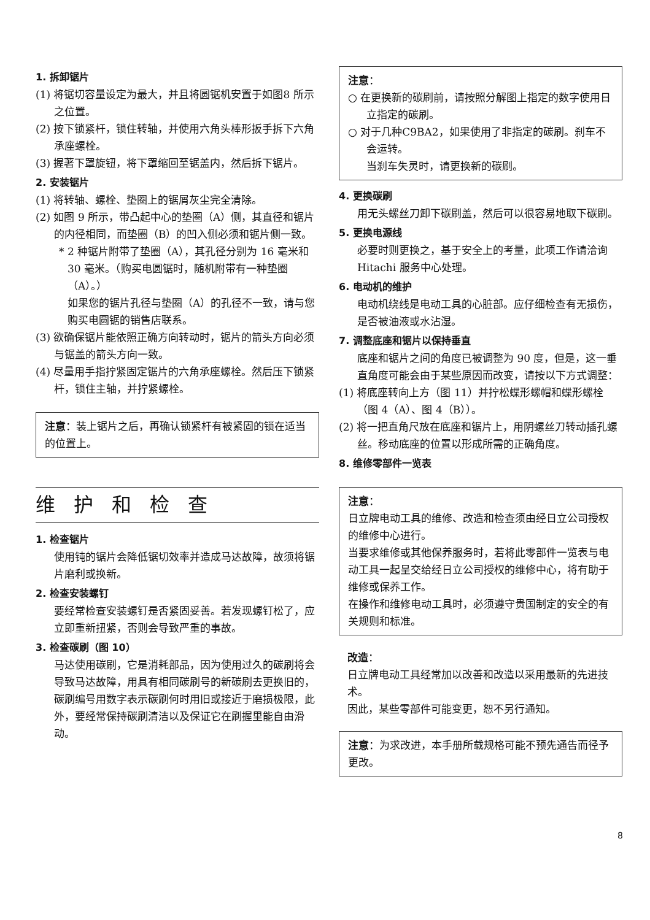1. 拆卸锯片
(1) 将锯切容量设定为最大，并且将圆锯机安置于如图8 所示之位置。
(2) 按下锁紧杆，锁住转轴，并使用六角头棒形扳手拆下六角承座螺栓。
(3) 握著下罩旋钮，将下罩缩回至锯盖内，然后拆下锯片。
2. 安装锯片
(1) 将转轴、螺栓、垫圈上的锯屑灰尘完全清除。
(2) 如图 9 所示，带凸起中心的垫圈（A）侧，其直径和锯片的内径相同，而垫圈（B）的凹入侧必须和锯片侧一致。
* 2 种锯片附带了垫圈（A），其孔径分别为 16 毫米和 30 毫米。（购买电圆锯时，随机附带有一种垫圈（A）。）
如果您的锯片孔径与垫圈（A）的孔径不一致，请与您购买电圆锯的销售店联系。
(3) 欲确保锯片能依照正确方向转动时，锯片的箭头方向必须与锯盖的箭头方向一致。
(4) 尽量用手指拧紧固定锯片的六角承座螺栓。然后压下锁紧杆，锁住主轴，并拧紧螺栓。
注意：装上锯片之后，再确认锁紧杆有被紧固的锁在适当的位置上。
维护和检查
1. 检查锯片
使用钝的锯片会降低锯切效率并造成马达故障，故须将锯片磨利或换新。
2. 检查安装螺钉
要经常检查安装螺钉是否紧固妥善。若发现螺钉松了，应立即重新扭紧，否则会导致严重的事故。
3. 检查碳刷（图 10）
马达使用碳刷，它是消耗部品，因为使用过久的碳刷将会导致马达故障，用具有相同碳刷号的新碳刷去更换旧的，碳刷编号用数字表示碳刷何时用旧或接近于磨损极限，此外，要经常保持碳刷清洁以及保证它在刷握里能自由滑动。
注意：
○ 在更换新的碳刷前，请按照分解图上指定的数字使用日立指定的碳刷。
○ 对于几种C9BA2，如果使用了非指定的碳刷。刹车不会运转。
当刹车失灵时，请更换新的碳刷。
4. 更换碳刷
用无头螺丝刀卸下碳刷盖，然后可以很容易地取下碳刷。
5. 更换电源线
必要时则更换之，基于安全上的考量，此项工作请洽询Hitachi 服务中心处理。
6. 电动机的维护
电动机绕线是电动工具的心脏部。应仔细检查有无损伤，是否被油液或水沾湿。
7. 调整底座和锯片以保持垂直
底座和锯片之间的角度已被调整为 90 度，但是，这一垂直角度可能会由于某些原因而改变，请按以下方式调整：
(1) 将底座转向上方（图 11）并拧松蝶形螺帽和蝶形螺栓（图 4（A）、图 4（B））。
(2) 将一把直角尺放在底座和锯片上，用阴螺丝刀转动插孔螺丝。移动底座的位置以形成所需的正确角度。
8. 维修零部件一览表
注意：
日立牌电动工具的维修、改造和检查须由经日立公司授权的维修中心进行。
当要求维修或其他保养服务时，若将此零部件一览表与电动工具一起呈交给经日立公司授权的维修中心，将有助于维修或保养工作。
在操作和维修电动工具时，必须遵守贵国制定的安全的有关规则和标准。
改造：
日立牌电动工具经常加以改善和改造以采用最新的先进技术。
因此，某些零部件可能变更，恕不另行通知。
注意：为求改进，本手册所载规格可能不预先通告而径予更改。
8